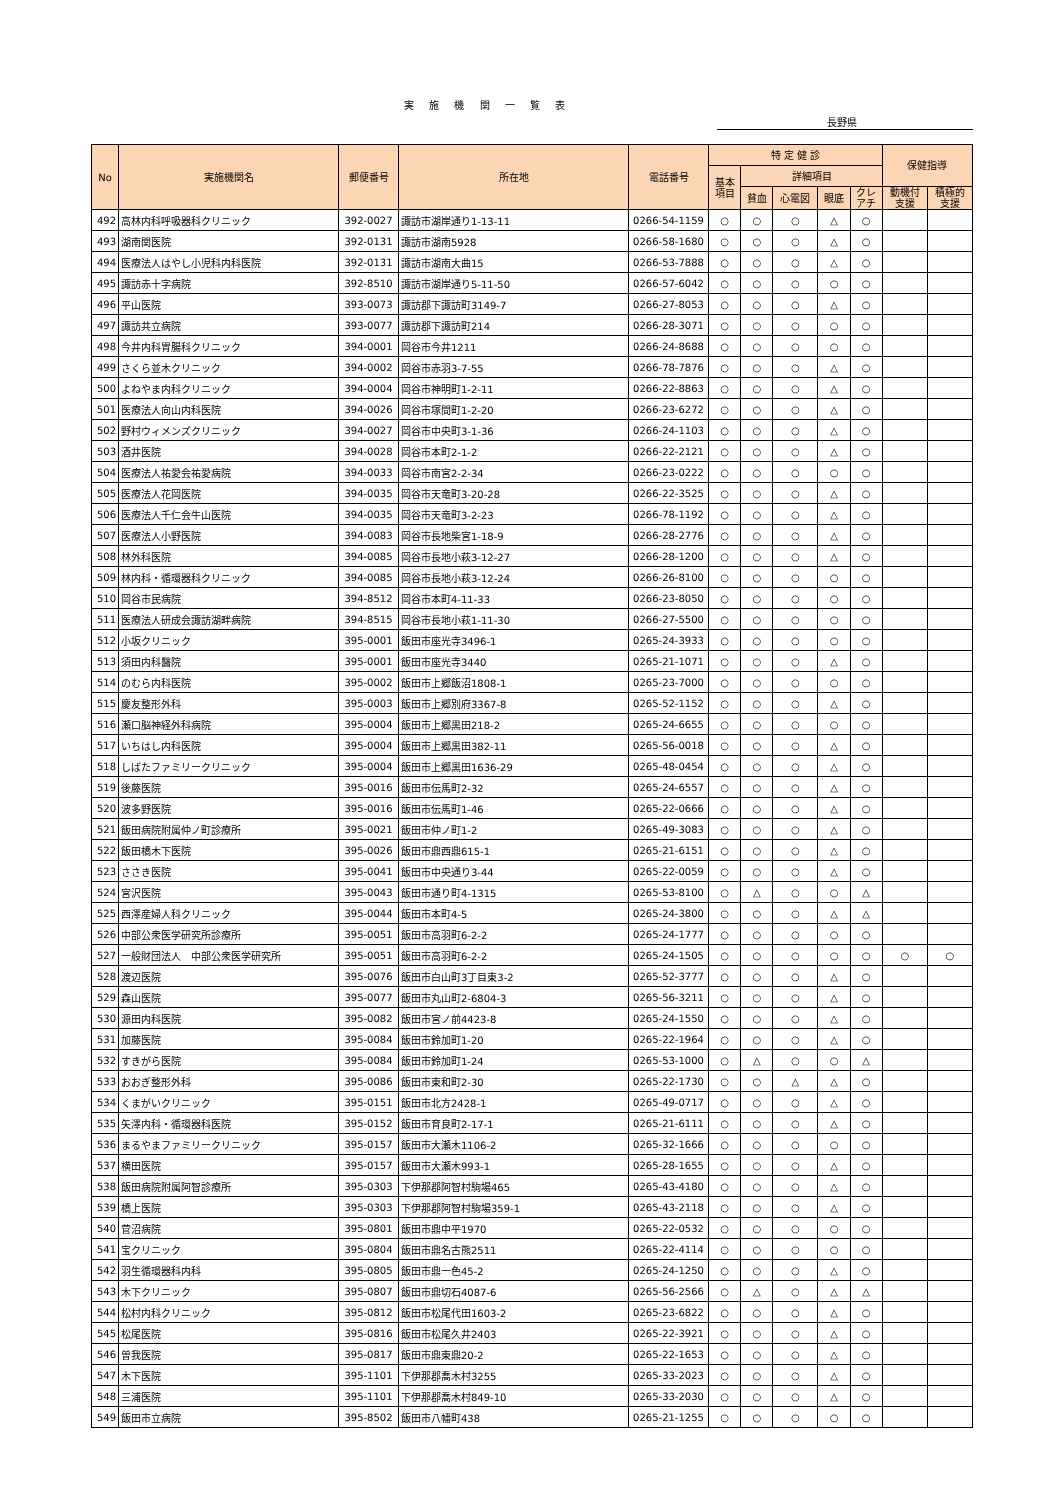実 施 機 関 一 覧 表
長野県
| No | 実施機関名 | 郵便番号 | 所在地 | 電話番号 | 特 定 健 診 | | | | | 保健指導 | |
| --- | --- | --- | --- | --- | --- | --- | --- | --- | --- | --- | --- |
| | | | | | 基本 項目 | 詳細項目 | | | | | |
| | | | | | | 貧血 | 心電図 | 眼底 | クレ アチ | 動機付 支援 | 積極的 支援 |
| 492 | 高林内科呼吸器科クリニック | 392-0027 | 諏訪市湖岸通り1-13-11 | 0266-54-1159 | ○ | ○ | ○ | △ | ○ | | |
| 493 | 湖南関医院 | 392-0131 | 諏訪市湖南5928 | 0266-58-1680 | ○ | ○ | ○ | △ | ○ | | |
| 494 | 医療法人はやし小児科内科医院 | 392-0131 | 諏訪市湖南大曲15 | 0266-53-7888 | ○ | ○ | ○ | △ | ○ | | |
| 495 | 諏訪赤十字病院 | 392-8510 | 諏訪市湖岸通り5-11-50 | 0266-57-6042 | ○ | ○ | ○ | ○ | ○ | | |
| 496 | 平山医院 | 393-0073 | 諏訪郡下諏訪町3149-7 | 0266-27-8053 | ○ | ○ | ○ | △ | ○ | | |
| 497 | 諏訪共立病院 | 393-0077 | 諏訪郡下諏訪町214 | 0266-28-3071 | ○ | ○ | ○ | ○ | ○ | | |
| 498 | 今井内科胃腸科クリニック | 394-0001 | 岡谷市今井1211 | 0266-24-8688 | ○ | ○ | ○ | ○ | ○ | | |
| 499 | さくら並木クリニック | 394-0002 | 岡谷市赤羽3-7-55 | 0266-78-7876 | ○ | ○ | ○ | △ | ○ | | |
| 500 | よねやま内科クリニック | 394-0004 | 岡谷市神明町1-2-11 | 0266-22-8863 | ○ | ○ | ○ | △ | ○ | | |
| 501 | 医療法人向山内科医院 | 394-0026 | 岡谷市塚間町1-2-20 | 0266-23-6272 | ○ | ○ | ○ | △ | ○ | | |
| 502 | 野村ウィメンズクリニック | 394-0027 | 岡谷市中央町3-1-36 | 0266-24-1103 | ○ | ○ | ○ | △ | ○ | | |
| 503 | 酒井医院 | 394-0028 | 岡谷市本町2-1-2 | 0266-22-2121 | ○ | ○ | ○ | △ | ○ | | |
| 504 | 医療法人祐愛会祐愛病院 | 394-0033 | 岡谷市南宮2-2-34 | 0266-23-0222 | ○ | ○ | ○ | ○ | ○ | | |
| 505 | 医療法人花岡医院 | 394-0035 | 岡谷市天竜町3-20-28 | 0266-22-3525 | ○ | ○ | ○ | △ | ○ | | |
| 506 | 医療法人千仁会牛山医院 | 394-0035 | 岡谷市天竜町3-2-23 | 0266-78-1192 | ○ | ○ | ○ | △ | ○ | | |
| 507 | 医療法人小野医院 | 394-0083 | 岡谷市長地柴宮1-18-9 | 0266-28-2776 | ○ | ○ | ○ | △ | ○ | | |
| 508 | 林外科医院 | 394-0085 | 岡谷市長地小萩3-12-27 | 0266-28-1200 | ○ | ○ | ○ | △ | ○ | | |
| 509 | 林内科・循環器科クリニック | 394-0085 | 岡谷市長地小萩3-12-24 | 0266-26-8100 | ○ | ○ | ○ | ○ | ○ | | |
| 510 | 岡谷市民病院 | 394-8512 | 岡谷市本町4-11-33 | 0266-23-8050 | ○ | ○ | ○ | ○ | ○ | | |
| 511 | 医療法人研成会諏訪湖畔病院 | 394-8515 | 岡谷市長地小萩1-11-30 | 0266-27-5500 | ○ | ○ | ○ | ○ | ○ | | |
| 512 | 小坂クリニック | 395-0001 | 飯田市座光寺3496-1 | 0265-24-3933 | ○ | ○ | ○ | ○ | ○ | | |
| 513 | 須田内科醫院 | 395-0001 | 飯田市座光寺3440 | 0265-21-1071 | ○ | ○ | ○ | △ | ○ | | |
| 514 | のむら内科医院 | 395-0002 | 飯田市上郷飯沼1808-1 | 0265-23-7000 | ○ | ○ | ○ | ○ | ○ | | |
| 515 | 慶友整形外科 | 395-0003 | 飯田市上郷別府3367-8 | 0265-52-1152 | ○ | ○ | ○ | △ | ○ | | |
| 516 | 瀬口脳神経外科病院 | 395-0004 | 飯田市上郷黒田218-2 | 0265-24-6655 | ○ | ○ | ○ | ○ | ○ | | |
| 517 | いちはし内科医院 | 395-0004 | 飯田市上郷黒田382-11 | 0265-56-0018 | ○ | ○ | ○ | △ | ○ | | |
| 518 | しばたファミリークリニック | 395-0004 | 飯田市上郷黒田1636-29 | 0265-48-0454 | ○ | ○ | ○ | △ | ○ | | |
| 519 | 後藤医院 | 395-0016 | 飯田市伝馬町2-32 | 0265-24-6557 | ○ | ○ | ○ | △ | ○ | | |
| 520 | 波多野医院 | 395-0016 | 飯田市伝馬町1-46 | 0265-22-0666 | ○ | ○ | ○ | △ | ○ | | |
| 521 | 飯田病院附属仲ノ町診療所 | 395-0021 | 飯田市仲ノ町1-2 | 0265-49-3083 | ○ | ○ | ○ | △ | ○ | | |
| 522 | 飯田橋木下医院 | 395-0026 | 飯田市鼎西鼎615-1 | 0265-21-6151 | ○ | ○ | ○ | △ | ○ | | |
| 523 | ささき医院 | 395-0041 | 飯田市中央通り3-44 | 0265-22-0059 | ○ | ○ | ○ | △ | ○ | | |
| 524 | 宮沢医院 | 395-0043 | 飯田市通り町4-1315 | 0265-53-8100 | ○ | △ | ○ | ○ | △ | | |
| 525 | 西澤産婦人科クリニック | 395-0044 | 飯田市本町4-5 | 0265-24-3800 | ○ | ○ | ○ | △ | △ | | |
| 526 | 中部公衆医学研究所診療所 | 395-0051 | 飯田市高羽町6-2-2 | 0265-24-1777 | ○ | ○ | ○ | ○ | ○ | | |
| 527 | 一般財団法人 中部公衆医学研究所 | 395-0051 | 飯田市高羽町6-2-2 | 0265-24-1505 | ○ | ○ | ○ | ○ | ○ | ○ | ○ |
| 528 | 渡辺医院 | 395-0076 | 飯田市白山町3丁目東3-2 | 0265-52-3777 | ○ | ○ | ○ | △ | ○ | | |
| 529 | 森山医院 | 395-0077 | 飯田市丸山町2-6804-3 | 0265-56-3211 | ○ | ○ | ○ | △ | ○ | | |
| 530 | 源田内科医院 | 395-0082 | 飯田市宮ノ前4423-8 | 0265-24-1550 | ○ | ○ | ○ | △ | ○ | | |
| 531 | 加藤医院 | 395-0084 | 飯田市鈴加町1-20 | 0265-22-1964 | ○ | ○ | ○ | △ | ○ | | |
| 532 | すきがら医院 | 395-0084 | 飯田市鈴加町1-24 | 0265-53-1000 | ○ | △ | ○ | ○ | △ | | |
| 533 | おおぎ整形外科 | 395-0086 | 飯田市東和町2-30 | 0265-22-1730 | ○ | ○ | △ | △ | ○ | | |
| 534 | くまがいクリニック | 395-0151 | 飯田市北方2428-1 | 0265-49-0717 | ○ | ○ | ○ | △ | ○ | | |
| 535 | 矢澤内科・循環器科医院 | 395-0152 | 飯田市育良町2-17-1 | 0265-21-6111 | ○ | ○ | ○ | △ | ○ | | |
| 536 | まるやまファミリークリニック | 395-0157 | 飯田市大瀬木1106-2 | 0265-32-1666 | ○ | ○ | ○ | ○ | ○ | | |
| 537 | 横田医院 | 395-0157 | 飯田市大瀬木993-1 | 0265-28-1655 | ○ | ○ | ○ | △ | ○ | | |
| 538 | 飯田病院附属阿智診療所 | 395-0303 | 下伊那郡阿智村駒場465 | 0265-43-4180 | ○ | ○ | ○ | △ | ○ | | |
| 539 | 橋上医院 | 395-0303 | 下伊那郡阿智村駒場359-1 | 0265-43-2118 | ○ | ○ | ○ | △ | ○ | | |
| 540 | 菅沼病院 | 395-0801 | 飯田市鼎中平1970 | 0265-22-0532 | ○ | ○ | ○ | ○ | ○ | | |
| 541 | 宝クリニック | 395-0804 | 飯田市鼎名古熊2511 | 0265-22-4114 | ○ | ○ | ○ | ○ | ○ | | |
| 542 | 羽生循環器科内科 | 395-0805 | 飯田市鼎一色45-2 | 0265-24-1250 | ○ | ○ | ○ | △ | ○ | | |
| 543 | 木下クリニック | 395-0807 | 飯田市鼎切石4087-6 | 0265-56-2566 | ○ | △ | ○ | △ | △ | | |
| 544 | 松村内科クリニック | 395-0812 | 飯田市松尾代田1603-2 | 0265-23-6822 | ○ | ○ | ○ | △ | ○ | | |
| 545 | 松尾医院 | 395-0816 | 飯田市松尾久井2403 | 0265-22-3921 | ○ | ○ | ○ | △ | ○ | | |
| 546 | 曽我医院 | 395-0817 | 飯田市鼎東鼎20-2 | 0265-22-1653 | ○ | ○ | ○ | △ | ○ | | |
| 547 | 木下医院 | 395-1101 | 下伊那郡喬木村3255 | 0265-33-2023 | ○ | ○ | ○ | △ | ○ | | |
| 548 | 三浦医院 | 395-1101 | 下伊那郡喬木村849-10 | 0265-33-2030 | ○ | ○ | ○ | △ | ○ | | |
| 549 | 飯田市立病院 | 395-8502 | 飯田市八幡町438 | 0265-21-1255 | ○ | ○ | ○ | ○ | ○ | | |